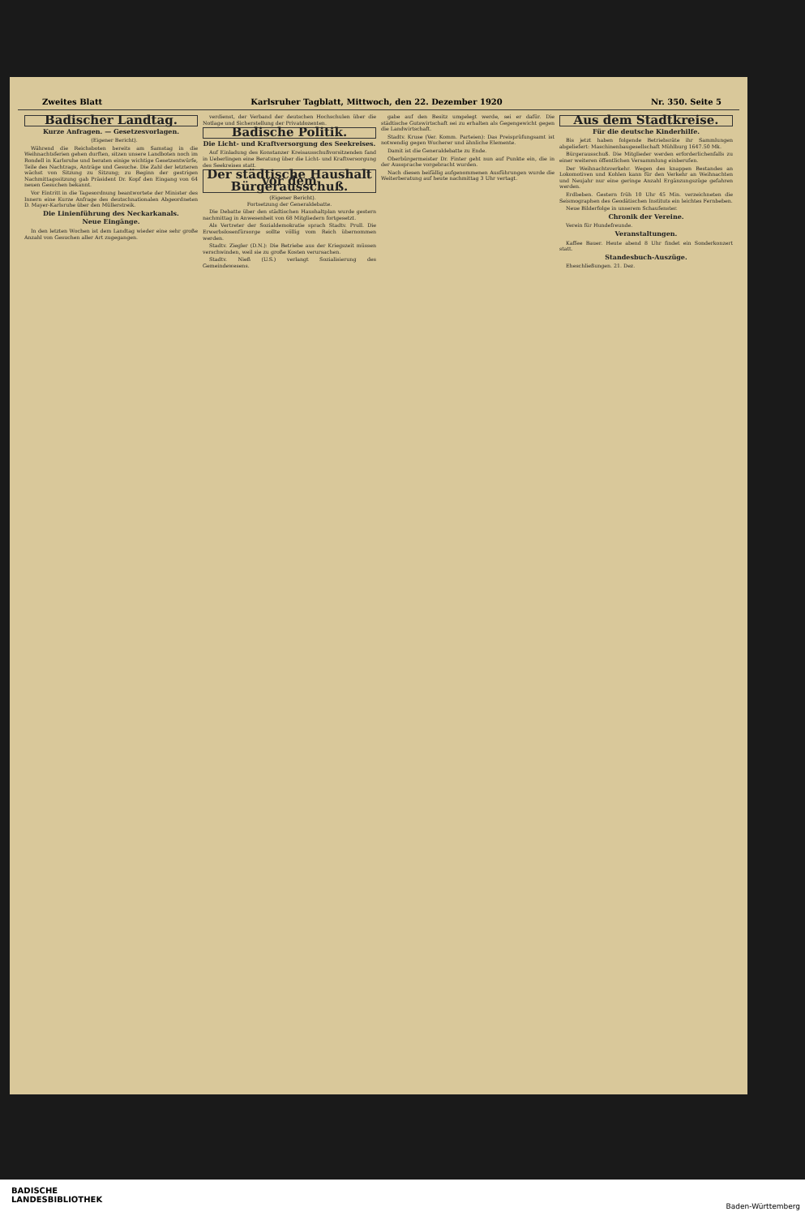Zweites Blatt Karlsruher Tagblatt, Mittwoch, den 22. Dezember 1920 Nr. 350. Seite 5
Badischer Landtag.
Kurze Anfragen. — Gesetzesvorlagen.
(Eigener Bericht).
Während die Reichsboten bereits am Samstag in die Weihnachtsferien gehen durften, sitzen unsere Landboten noch im Rondell in Karlsruhe und beraten einige wichtige Gesetzentwürfe, Teile des Nachtrags, Anträge und Gesuche. Die Zahl der letzteren wächst von Sitzung zu Sitzung; zu Beginn der gestrigen Nachmittagssitzung gab Präsident Dr. Kopf den Eingang von 64 neuen Gesuchen bekannt.
Vor Eintritt in die Tagesordnung beantwortete der Minister des Innern eine Kurze Anfrage des deutschnationalen Abgeordneten D. Mayer-Karlsruhe über den Müllerstreik.
Die Linienführung des Neckarkanals.
Neue Eingänge.
In den letzten Wochen ist dem Landtag wieder eine sehr große Anzahl von Gesuchen aller Art zugegangen.
verdienst, der Verband der deutschen Hochschulen über die Notlage und Sicherstellung der Privatdozenten.
Badische Politik.
Die Licht- und Kraftversorgung des Seekreises.
Auf Einladung des Konstanzer Kreisausschußvorsitzenden fand in Ueberlingen eine Beratung über die Licht- und Kraftversorgung des Seekreises statt.
Der städtische Haushalt vor dem Bürgerausschuß.
(Eigener Bericht).
Fortsetzung der Generaldebatte.
Die Debatte über den städtischen Haushaltplan wurde gestern nachmittag in Anwesenheit von 68 Mitgliedern fortgesetzt.
Als Vertreter der Sozialdemokratie sprach Stadtv. Prull. Die Erwerbslosenfürsorge sollte völlig vom Reich übernommen werden.
Stadtv. Ziegler (D.N.): Die Betriebe aus der Kriegszeit müssen verschwinden, weil sie zu große Kosten verursachen.
Stadtv. Nieß (U.S.) verlangt Sozialisierung des Gemeindewesens.
gabe auf den Besitz umgelegt werde, sei er dafür. Die städtische Gutswirtschaft sei zu erhalten als Gegengewicht gegen die Landwirtschaft.
Stadtv. Kruse (Ver. Komm. Parteien): Das Preisprüfungsamt ist notwendig gegen Wucherer und ähnliche Elemente.
Damit ist die Generaldebatte zu Ende.
Oberbürgermeister Dr. Finter geht nun auf Punkte ein, die in der Aussprache vorgebracht wurden.
Nach diesen beifällig aufgenommenen Ausführungen wurde die Weiterberatung auf heute nachmittag 3 Uhr vertagt.
Aus dem Stadtkreise.
Für die deutsche Kinderhilfe.
Bis jetzt haben folgende Betriebsräte ihr Sammlungen abgeliefert: Maschinenbaugesellschaft Mühlburg 1647.50 Mk.
Bürgerausschuß. Die Mitglieder werden erforderlichenfalls zu einer weiteren öffentlichen Versammlung einberufen.
Der Weihnachtsverkehr. Wegen des knappen Bestandes an Lokomotiven und Kohlen kann für den Verkehr an Weihnachten und Neujahr nur eine geringe Anzahl Ergänzungszüge gefahren werden.
Erdbeben. Gestern früh 10 Uhr 45 Min. verzeichneten die Seismographen des Geodätischen Instituts ein leichtes Fernbeben.
Neue Bilderfolge in unserem Schaufenster.
Chronik der Vereine.
Verein für Hundefreunde.
Veranstaltungen.
Kaffee Bauer. Heute abend 8 Uhr findet ein Sonderkonzert statt.
Standesbuch-Auszüge.
Eheschließungen. 21. Dez.
BADISCHE
LANDESBIBLIOTHEK
Baden-Württemberg